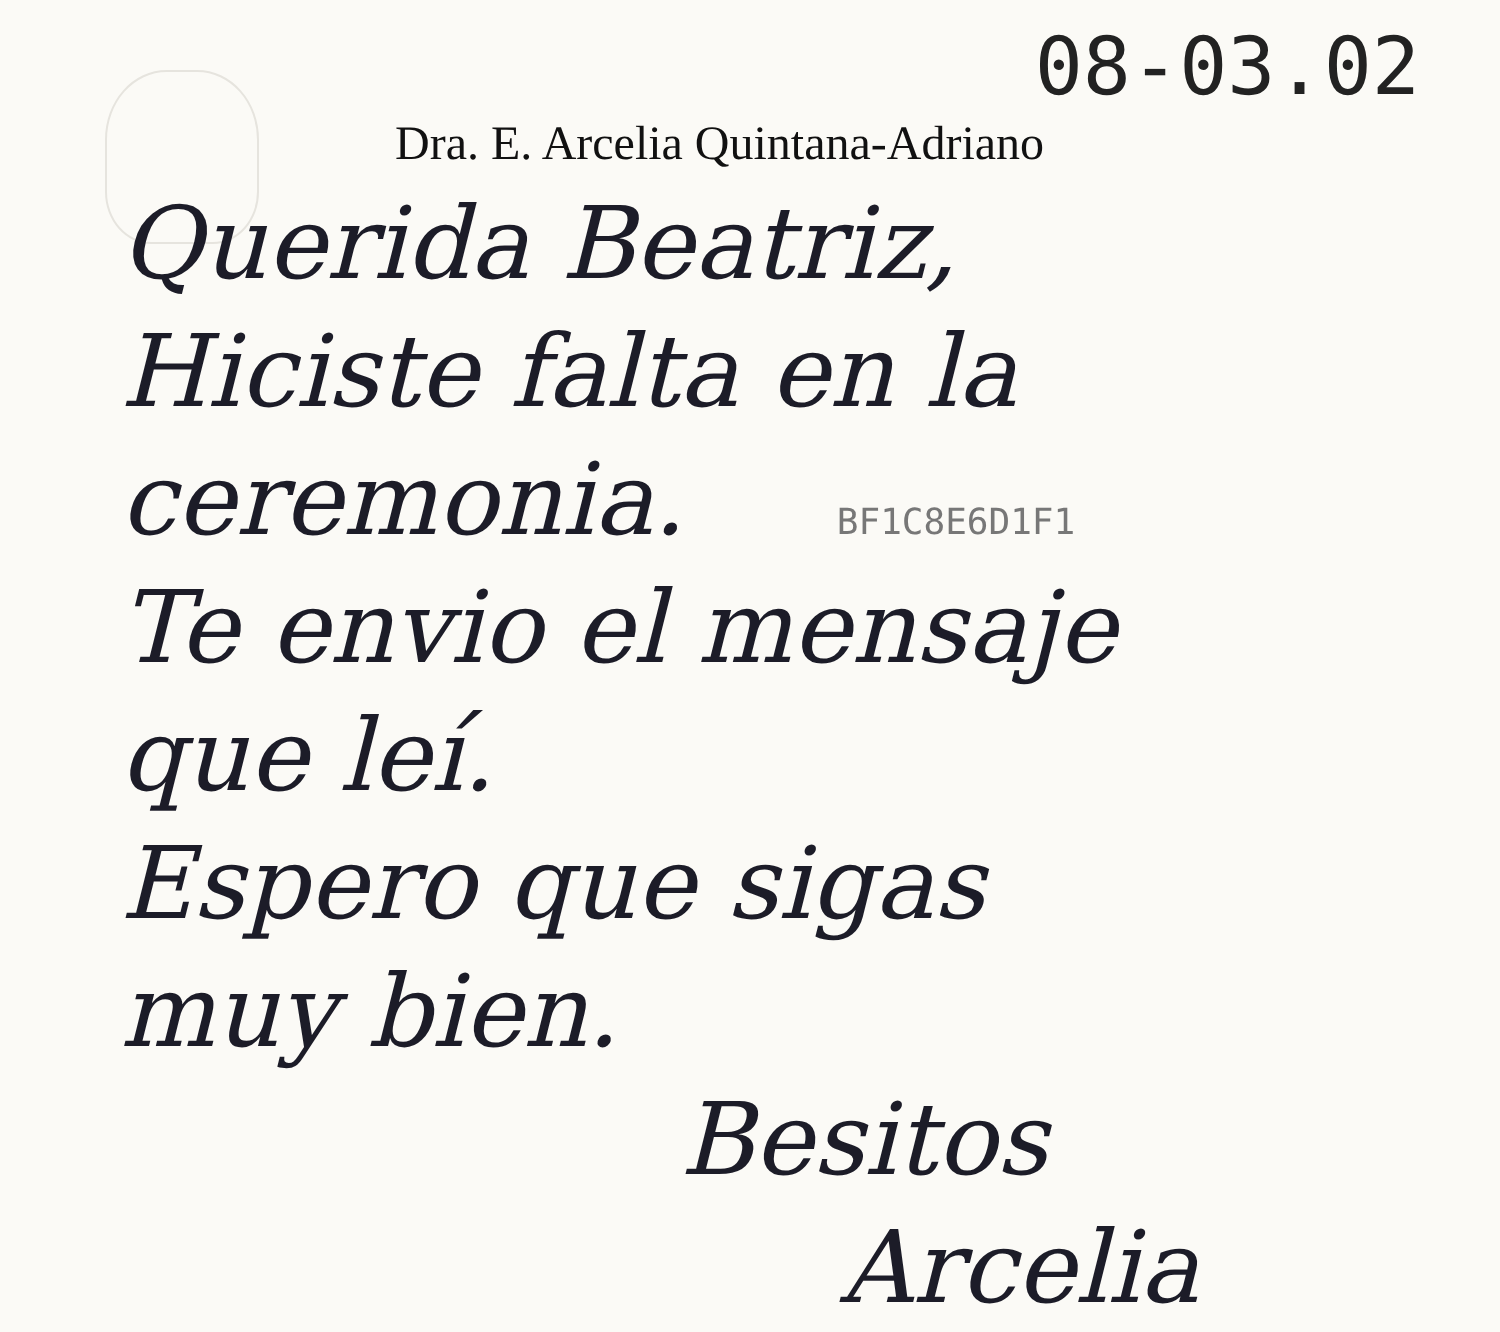08-03.02
Dra. E. Arcelia Quintana-Adriano
Querida Beatriz,
Hiciste falta en la
ceremonia. BF1C8E6D1F1
Te envio el mensaje
que leí.
Espero que sigas
muy bien.
Besitos
Arcelia